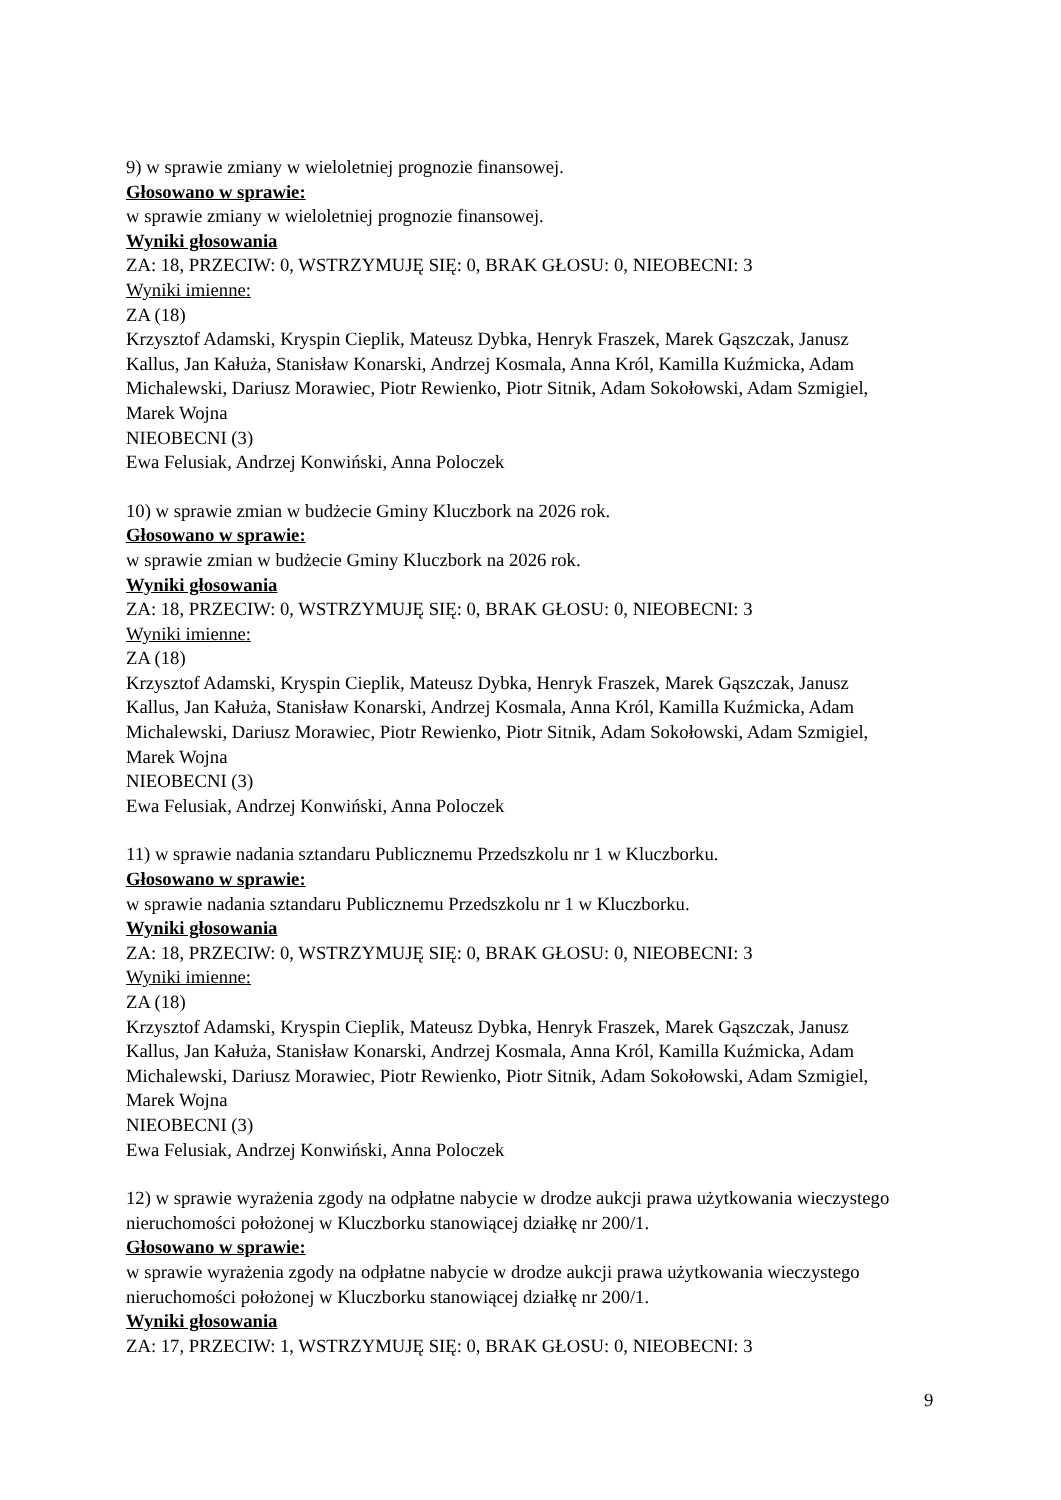9) w sprawie zmiany w wieloletniej prognozie finansowej.
Głosowano w sprawie:
w sprawie zmiany w wieloletniej prognozie finansowej.
Wyniki głosowania
ZA: 18, PRZECIW: 0, WSTRZYMUJĘ SIĘ: 0, BRAK GŁOSU: 0, NIEOBECNI: 3
Wyniki imienne:
ZA (18)
Krzysztof Adamski, Kryspin Cieplik, Mateusz Dybka, Henryk Fraszek, Marek Gąszczak, Janusz Kallus, Jan Kałuża, Stanisław Konarski, Andrzej Kosmala, Anna Król, Kamilla Kuźmicka, Adam Michalewski, Dariusz Morawiec, Piotr Rewienko, Piotr Sitnik, Adam Sokołowski, Adam Szmigiel, Marek Wojna
NIEOBECNI (3)
Ewa Felusiak, Andrzej Konwiński, Anna Poloczek
10) w sprawie zmian w budżecie Gminy Kluczbork na 2026 rok.
Głosowano w sprawie:
w sprawie zmian w budżecie Gminy Kluczbork na 2026 rok.
Wyniki głosowania
ZA: 18, PRZECIW: 0, WSTRZYMUJĘ SIĘ: 0, BRAK GŁOSU: 0, NIEOBECNI: 3
Wyniki imienne:
ZA (18)
Krzysztof Adamski, Kryspin Cieplik, Mateusz Dybka, Henryk Fraszek, Marek Gąszczak, Janusz Kallus, Jan Kałuża, Stanisław Konarski, Andrzej Kosmala, Anna Król, Kamilla Kuźmicka, Adam Michalewski, Dariusz Morawiec, Piotr Rewienko, Piotr Sitnik, Adam Sokołowski, Adam Szmigiel, Marek Wojna
NIEOBECNI (3)
Ewa Felusiak, Andrzej Konwiński, Anna Poloczek
11) w sprawie nadania sztandaru Publicznemu Przedszkolu nr 1 w Kluczborku.
Głosowano w sprawie:
w sprawie nadania sztandaru Publicznemu Przedszkolu nr 1 w Kluczborku.
Wyniki głosowania
ZA: 18, PRZECIW: 0, WSTRZYMUJĘ SIĘ: 0, BRAK GŁOSU: 0, NIEOBECNI: 3
Wyniki imienne:
ZA (18)
Krzysztof Adamski, Kryspin Cieplik, Mateusz Dybka, Henryk Fraszek, Marek Gąszczak, Janusz Kallus, Jan Kałuża, Stanisław Konarski, Andrzej Kosmala, Anna Król, Kamilla Kuźmicka, Adam Michalewski, Dariusz Morawiec, Piotr Rewienko, Piotr Sitnik, Adam Sokołowski, Adam Szmigiel, Marek Wojna
NIEOBECNI (3)
Ewa Felusiak, Andrzej Konwiński, Anna Poloczek
12) w sprawie wyrażenia zgody na odpłatne nabycie w drodze aukcji prawa użytkowania wieczystego nieruchomości położonej w Kluczborku stanowiącej działkę nr 200/1.
Głosowano w sprawie:
w sprawie wyrażenia zgody na odpłatne nabycie w drodze aukcji prawa użytkowania wieczystego nieruchomości położonej w Kluczborku stanowiącej działkę nr 200/1.
Wyniki głosowania
ZA: 17, PRZECIW: 1, WSTRZYMUJĘ SIĘ: 0, BRAK GŁOSU: 0, NIEOBECNI: 3
9